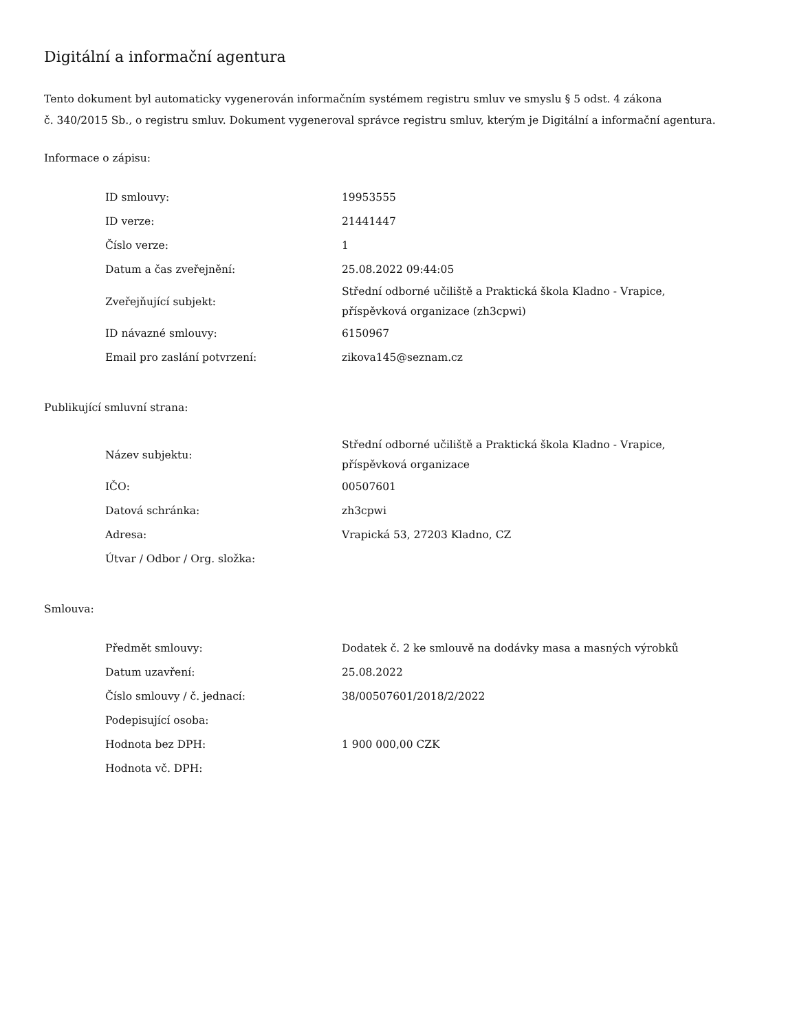Digitální a informační agentura
Tento dokument byl automaticky vygenerován informačním systémem registru smluv ve smyslu § 5 odst. 4 zákona
č. 340/2015 Sb., o registru smluv. Dokument vygeneroval správce registru smluv, kterým je Digitální a informační agentura.
Informace o zápisu:
| ID smlouvy: | 19953555 |
| ID verze: | 21441447 |
| Číslo verze: | 1 |
| Datum a čas zveřejnění: | 25.08.2022 09:44:05 |
| Zveřejňující subjekt: | Střední odborné učiliště a Praktická škola Kladno - Vrapice, příspěvková organizace (zh3cpwi) |
| ID návazné smlouvy: | 6150967 |
| Email pro zaslání potvrzení: | zikova145@seznam.cz |
Publikující smluvní strana:
| Název subjektu: | Střední odborné učiliště a Praktická škola Kladno - Vrapice, příspěvková organizace |
| IČO: | 00507601 |
| Datová schránka: | zh3cpwi |
| Adresa: | Vrapická 53, 27203 Kladno, CZ |
| Útvar / Odbor / Org. složka: | |
Smlouva:
| Předmět smlouvy: | Dodatek č. 2 ke smlouvě na dodávky masa a masných výrobků |
| Datum uzavření: | 25.08.2022 |
| Číslo smlouvy / č. jednací: | 38/00507601/2018/2/2022 |
| Podepisující osoba: | |
| Hodnota bez DPH: | 1 900 000,00 CZK |
| Hodnota vč. DPH: | |